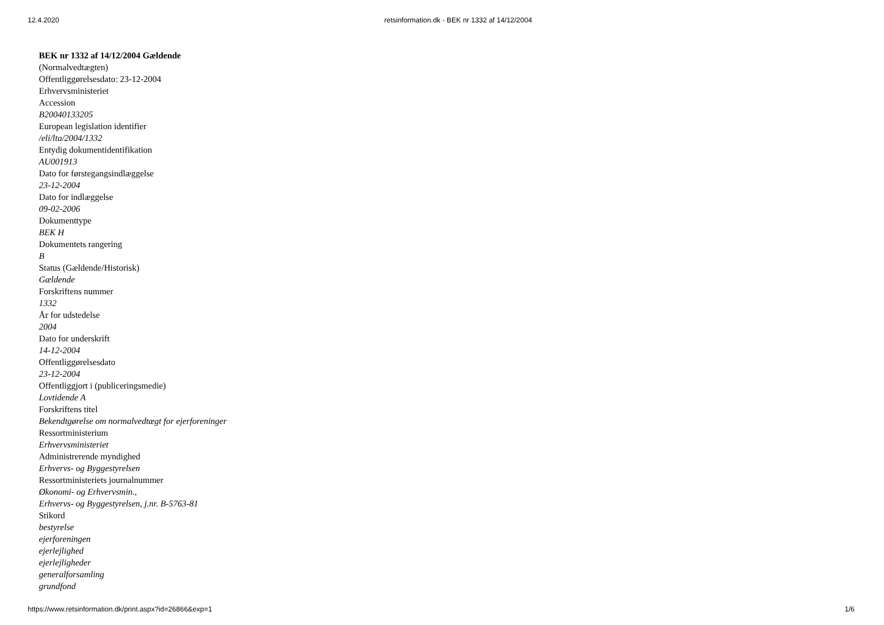12.4.2020 retsinformation.dk - BEK nr 1332 af 14/12/2004
BEK nr 1332 af 14/12/2004 Gældende
(Normalvedtægten)
Offentliggørelsesdato: 23-12-2004
Erhvervsministeriet
Accession
B20040133205
European legislation identifier
/eli/lta/2004/1332
Entydig dokumentidentifikation
AU001913
Dato for førstegangsindlæggelse
23-12-2004
Dato for indlæggelse
09-02-2006
Dokumenttype
BEK H
Dokumentets rangering
B
Status (Gældende/Historisk)
Gældende
Forskriftens nummer
1332
År for udstedelse
2004
Dato for underskrift
14-12-2004
Offentliggørelsesdato
23-12-2004
Offentliggjort i (publiceringsmedie)
Lovtidende A
Forskriftens titel
Bekendtgørelse om normalvedtægt for ejerforeninger
Ressortministerium
Erhvervsministeriet
Administrerende myndighed
Erhvervs- og Byggestyrelsen
Ressortministeriets journalnummer
Økonomi- og Erhvervsmin.,
Erhvervs- og Byggestyrelsen, j.nr. B-5763-81
Stikord
bestyrelse
ejerforeningen
ejerlejlighed
ejerlejligheder
generalforsamling
grundfond
https://www.retsinformation.dk/print.aspx?id=26866&exp=1 1/6